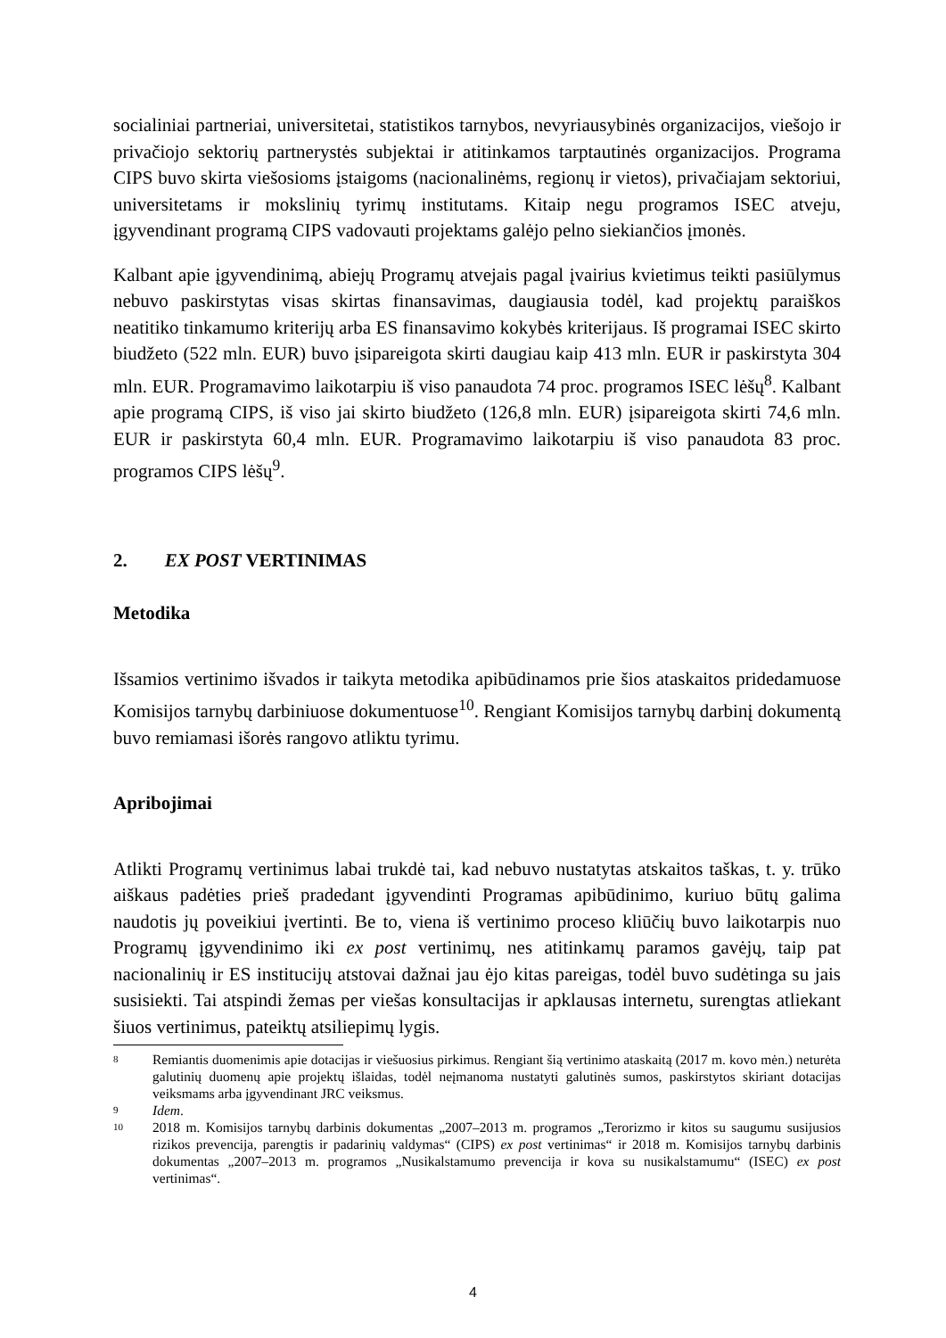socialiniai partneriai, universitetai, statistikos tarnybos, nevyriausybinės organizacijos, viešojo ir privačiojo sektorių partnerystės subjektai ir atitinkamos tarptautinės organizacijos. Programa CIPS buvo skirta viešosioms įstaigoms (nacionalinėms, regionų ir vietos), privačiajam sektoriui, universitetams ir mokslinių tyrimų institutams. Kitaip negu programos ISEC atveju, įgyvendinant programą CIPS vadovauti projektams galėjo pelno siekiančios įmonės.
Kalbant apie įgyvendinimą, abiejų Programų atvejais pagal įvairius kvietimus teikti pasiūlymus nebuvo paskirstytas visas skirtas finansavimas, daugiausia todėl, kad projektų paraiškos neatitiko tinkamumo kriterijų arba ES finansavimo kokybės kriterijaus. Iš programai ISEC skirto biudžeto (522 mln. EUR) buvo įsipareigota skirti daugiau kaip 413 mln. EUR ir paskirstyta 304 mln. EUR. Programavimo laikotarpiu iš viso panaudota 74 proc. programos ISEC lėšų<sup>8</sup>. Kalbant apie programą CIPS, iš viso jai skirto biudžeto (126,8 mln. EUR) įsipareigota skirti 74,6 mln. EUR ir paskirstyta 60,4 mln. EUR. Programavimo laikotarpiu iš viso panaudota 83 proc. programos CIPS lėšų<sup>9</sup>.
2. EX POST VERTINIMAS
Metodika
Išsamios vertinimo išvados ir taikyta metodika apibūdinamos prie šios ataskaitos pridedamuose Komisijos tarnybų darbiniuose dokumentuose<sup>10</sup>. Rengiant Komisijos tarnybų darbinį dokumentą buvo remiamasi išorės rangovo atliktu tyrimu.
Apribojimai
Atlikti Programų vertinimus labai trukdė tai, kad nebuvo nustatytas atskaitos taškas, t. y. trūko aiškaus padėties prieš pradedant įgyvendinti Programas apibūdinimo, kuriuo būtų galima naudotis jų poveikiui įvertinti. Be to, viena iš vertinimo proceso kliūčių buvo laikotarpis nuo Programų įgyvendinimo iki ex post vertinimų, nes atitinkamų paramos gavėjų, taip pat nacionalinių ir ES institucijų atstovai dažnai jau ėjo kitas pareigas, todėl buvo sudėtinga su jais susisiekti. Tai atspindi žemas per viešas konsultacijas ir apklausas internetu, surengtas atliekant šiuos vertinimus, pateiktų atsiliepimų lygis.
8 Remiantis duomenimis apie dotacijas ir viešuosius pirkimus. Rengiant šią vertinimo ataskaitą (2017 m. kovo mėn.) neturėta galutinių duomenų apie projektų išlaidas, todėl neįmanoma nustatyti galutinės sumos, paskirstytos skiriant dotacijas veiksmams arba įgyvendinant JRC veiksmus.
9 Idem.
10 2018 m. Komisijos tarnybų darbinis dokumentas „2007–2013 m. programos „Terorizmo ir kitos su saugumu susijusios rizikos prevencija, parengtis ir padarinių valdymas“ (CIPS) ex post vertinimas“ ir 2018 m. Komisijos tarnybų darbinis dokumentas „2007–2013 m. programos „Nusikalstamumo prevencija ir kova su nusikalstamumu“ (ISEC) ex post vertinimas“.
4